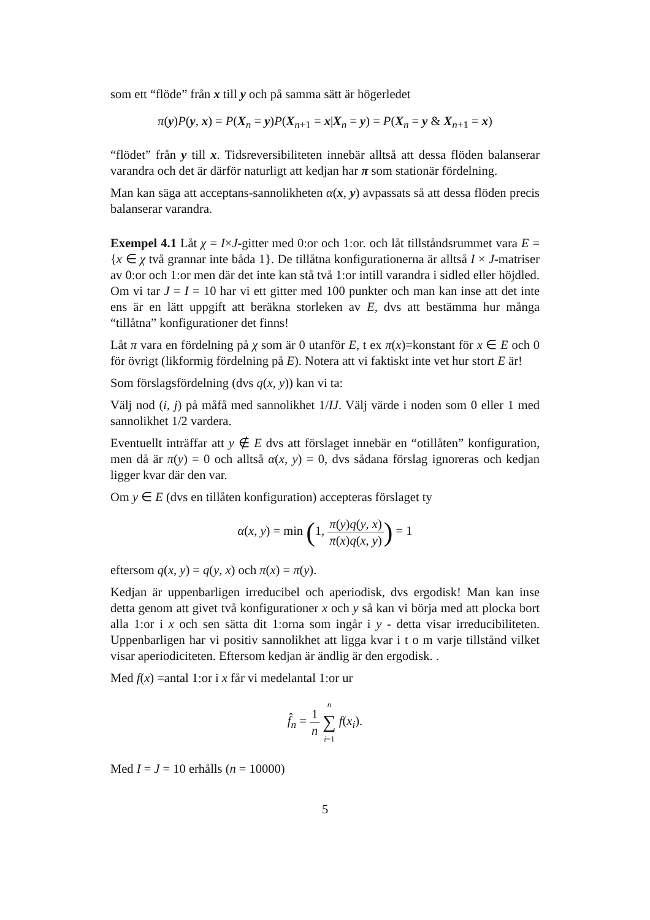som ett “flöde” från x till y och på samma sätt är högerledet
π(y)P(y, x) = P(X<sub>n</sub> = y)P(X<sub>n+1</sub> = x|X<sub>n</sub> = y) = P(X<sub>n</sub> = y & X<sub>n+1</sub> = x)
“flödet” från y till x. Tidsreversibiliteten innebär alltså att dessa flöden balanserar varandra och det är därför naturligt att kedjan har π som stationär fördelning.
Man kan säga att acceptans-sannolikheten α(x, y) avpassats så att dessa flöden precis balanserar varandra.
Exempel 4.1 Låt χ = I×J-gitter med 0:or och 1:or. och låt tillståndsrummet vara E = {x ∈ χ två grannar inte båda 1}. De tillåtna konfigurationerna är alltså I × J-matriser av 0:or och 1:or men där det inte kan stå två 1:or intill varandra i sidled eller höjdled. Om vi tar J = I = 10 har vi ett gitter med 100 punkter och man kan inse att det inte ens är en lätt uppgift att beräkna storleken av E, dvs att bestämma hur många “tillåtna” konfigurationer det finns!
Låt π vara en fördelning på χ som är 0 utanför E, t ex π(x)=konstant för x ∈ E och 0 för övrigt (likformig fördelning på E). Notera att vi faktiskt inte vet hur stort E är!
Som förslagsfördelning (dvs q(x, y)) kan vi ta:
Välj nod (i, j) på måfå med sannolikhet 1/IJ. Välj värde i noden som 0 eller 1 med sannolikhet 1/2 vardera.
Eventuellt inträffar att y ∉ E dvs att förslaget innebär en “otillåten” konfiguration, men då är π(y) = 0 och alltså α(x, y) = 0, dvs sådana förslag ignoreras och kedjan ligger kvar där den var.
Om y ∈ E (dvs en tillåten konfiguration) accepteras förslaget ty
α(x, y) = min (1, π(y)q(y, x) π(x)q(x, y)) = 1
eftersom q(x, y) = q(y, x) och π(x) = π(y).
Kedjan är uppenbarligen irreducibel och aperiodisk, dvs ergodisk! Man kan inse detta genom att givet två konfigurationer x och y så kan vi börja med att plocka bort alla 1:or i x och sen sätta dit 1:orna som ingår i y - detta visar irreducibiliteten. Uppenbarligen har vi positiv sannolikhet att ligga kvar i t o m varje tillstånd vilket visar aperiodiciteten. Eftersom kedjan är ändlig är den ergodisk. .
Med f(x) =antal 1:or i x får vi medelantal 1:or ur
f̂<sub>n</sub> = 1 n n ∑ i=1 f(x<sub>i</sub>).
Med I = J = 10 erhålls (n = 10000)
5